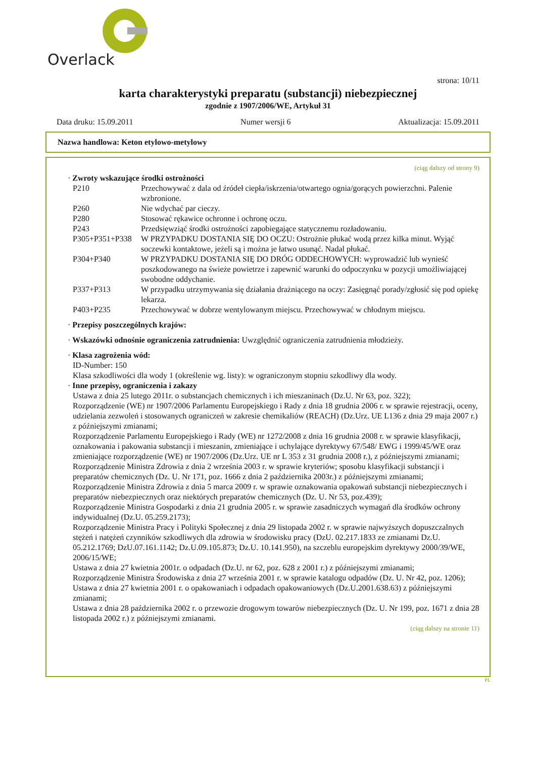Overlack
strona: 10/11
karta charakterystyki preparatu (substancji) niebezpiecznej
zgodnie z 1907/2006/WE, Artykuł 31
Data druku: 15.09.2011 Numer wersji 6 Aktualizacja: 15.09.2011
Nazwa handlowa: Keton etylowo-metylowy
(ciąg dalszy od strony 9)
· Zwroty wskazujące środki ostrożności
| P210 | Przechowywać z dala od źródeł ciepła/iskrzenia/otwartego ognia/gorących powierzchni. Palenie wzbronione. |
| P260 | Nie wdychać par cieczy. |
| P280 | Stosować rękawice ochronne i ochronę oczu. |
| P243 | Przedsięwziąć środki ostrożności zapobiegające statycznemu rozładowaniu. |
| P305+P351+P338 | W PRZYPADKU DOSTANIA SIĘ DO OCZU: Ostrożnie płukać wodą przez kilka minut. Wyjąć soczewki kontaktowe, jeżeli są i można je łatwo usunąć. Nadal płukać. |
| P304+P340 | W PRZYPADKU DOSTANIA SIĘ DO DRÓG ODDECHOWYCH: wyprowadzić lub wynieść poszkodowanego na świeże powietrze i zapewnić warunki do odpoczynku w pozycji umożliwiającej swobodne oddychanie. |
| P337+P313 | W przypadku utrzymywania się działania drażniącego na oczy: Zasięgnąć porady/zgłosić się pod opiekę lekarza. |
| P403+P235 | Przechowywać w dobrze wentylowanym miejscu. Przechowywać w chłodnym miejscu. |
· Przepisy poszczególnych krajów:
· Wskazówki odnośnie ograniczenia zatrudnienia: Uwzględnić ograniczenia zatrudnienia młodzieży.
· Klasa zagrożenia wód:
ID-Number: 150
Klasa szkodliwości dla wody 1 (określenie wg. listy): w ograniczonym stopniu szkodliwy dla wody.
· Inne przepisy, ograniczenia i zakazy
Ustawa z dnia 25 lutego 2011r. o substancjach chemicznych i ich mieszaninach (Dz.U. Nr 63, poz. 322);
Rozporządzenie (WE) nr 1907/2006 Parlamentu Europejskiego i Rady z dnia 18 grudnia 2006 r. w sprawie rejestracji, oceny, udzielania zezwoleń i stosowanych ograniczeń w zakresie chemikaliów (REACH) (Dz.Urz. UE L136 z dnia 29 maja 2007 r.) z późniejszymi zmianami;
Rozporządzenie Parlamentu Europejskiego i Rady (WE) nr 1272/2008 z dnia 16 grudnia 2008 r. w sprawie klasyfikacji, oznakowania i pakowania substancji i mieszanin, zmieniające i uchylające dyrektywy 67/548/ EWG i 1999/45/WE oraz zmieniające rozporządzenie (WE) nr 1907/2006 (Dz.Urz. UE nr L 353 z 31 grudnia 2008 r.), z późniejszymi zmianami;
Rozporządzenie Ministra Zdrowia z dnia 2 września 2003 r. w sprawie kryteriów; sposobu klasyfikacji substancji i preparatów chemicznych (Dz. U. Nr 171, poz. 1666 z dnia 2 października 2003r.) z późniejszymi zmianami;
Rozporządzenie Ministra Zdrowia z dnia 5 marca 2009 r. w sprawie oznakowania opakowań substancji niebezpiecznych i preparatów niebezpiecznych oraz niektórych preparatów chemicznych (Dz. U. Nr 53, poz.439);
Rozporządzenie Ministra Gospodarki z dnia 21 grudnia 2005 r. w sprawie zasadniczych wymagań dla środków ochrony indywidualnej (Dz.U. 05.259.2173);
Rozporządzenie Ministra Pracy i Polityki Społecznej z dnia 29 listopada 2002 r. w sprawie najwyższych dopuszczalnych stężeń i natężeń czynników szkodliwych dla zdrowia w środowisku pracy (DzU. 02.217.1833 ze zmianami Dz.U. 05.212.1769; DzU.07.161.1142; Dz.U.09.105.873; Dz.U. 10.141.950), na szczeblu europejskim dyrektywy 2000/39/WE, 2006/15/WE;
Ustawa z dnia 27 kwietnia 2001r. o odpadach (Dz.U. nr 62, poz. 628 z 2001 r.) z późniejszymi zmianami;
Rozporządzenie Ministra Środowiska z dnia 27 września 2001 r. w sprawie katalogu odpadów (Dz. U. Nr 42, poz. 1206);
Ustawa z dnia 27 kwietnia 2001 r. o opakowaniach i odpadach opakowaniowych (Dz.U.2001.638.63) z późniejszymi zmianami;
Ustawa z dnia 28 października 2002 r. o przewozie drogowym towarów niebezpiecznych (Dz. U. Nr 199, poz. 1671 z dnia 28 listopada 2002 r.) z późniejszymi zmianami.
(ciąg dalszy na stronie 11)
PL